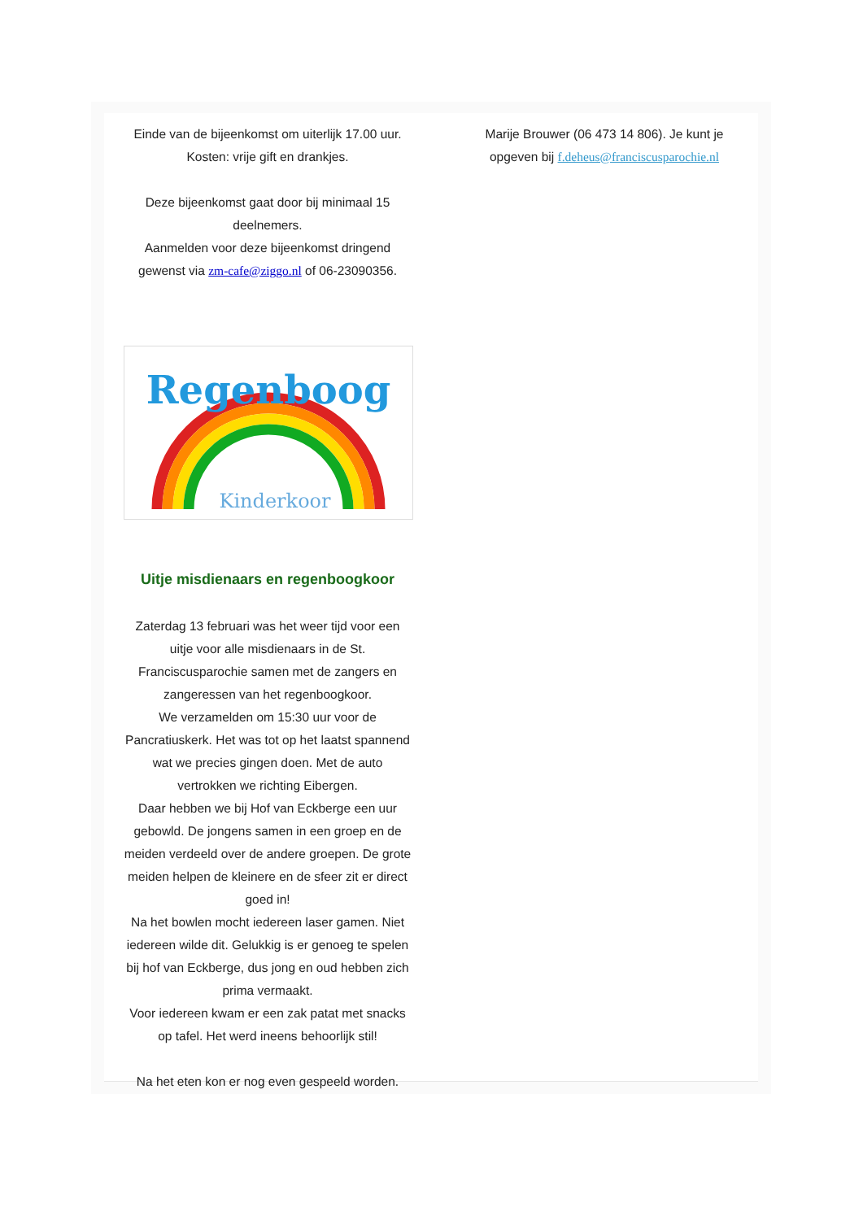Einde van de bijeenkomst om uiterlijk 17.00 uur.
Kosten: vrije gift en drankjes.
Deze bijeenkomst gaat door bij minimaal 15 deelnemers.
Aanmelden voor deze bijeenkomst dringend gewenst via zm-cafe@ziggo.nl of 06-23090356.
Regenboog
Kinderkoor
Uitje misdienaars en regenboogkoor
Zaterdag 13 februari was het weer tijd voor een uitje voor alle misdienaars in de St. Franciscusparochie samen met de zangers en zangeressen van het regenboogkoor.
We verzamelden om 15:30 uur voor de Pancratiuskerk. Het was tot op het laatst spannend wat we precies gingen doen. Met de auto vertrokken we richting Eibergen.
Daar hebben we bij Hof van Eckberge een uur gebowld. De jongens samen in een groep en de meiden verdeeld over de andere groepen. De grote meiden helpen de kleinere en de sfeer zit er direct goed in!
Na het bowlen mocht iedereen laser gamen. Niet iedereen wilde dit. Gelukkig is er genoeg te spelen bij hof van Eckberge, dus jong en oud hebben zich prima vermaakt.
Voor iedereen kwam er een zak patat met snacks op tafel. Het werd ineens behoorlijk stil!
Na het eten kon er nog even gespeeld worden.
Marije Brouwer (06 473 14 806). Je kunt je opgeven bij f.deheus@franciscusparochie.nl